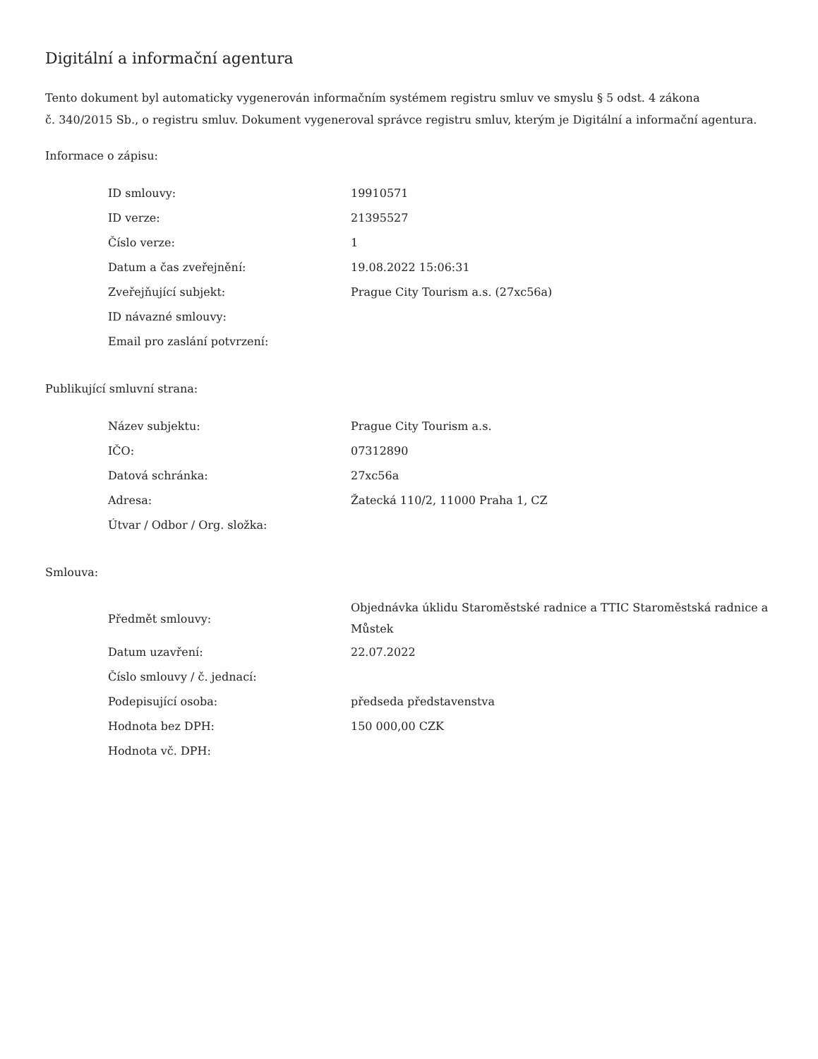Digitální a informační agentura
Tento dokument byl automaticky vygenerován informačním systémem registru smluv ve smyslu § 5 odst. 4 zákona
č. 340/2015 Sb., o registru smluv. Dokument vygeneroval správce registru smluv, kterým je Digitální a informační agentura.
Informace o zápisu:
| ID smlouvy: | 19910571 |
| ID verze: | 21395527 |
| Číslo verze: | 1 |
| Datum a čas zveřejnění: | 19.08.2022 15:06:31 |
| Zveřejňující subjekt: | Prague City Tourism a.s. (27xc56a) |
| ID návazné smlouvy: | |
| Email pro zaslání potvrzení: | |
Publikující smluvní strana:
| Název subjektu: | Prague City Tourism a.s. |
| IČO: | 07312890 |
| Datová schránka: | 27xc56a |
| Adresa: | Žatecká 110/2, 11000 Praha 1, CZ |
| Útvar / Odbor / Org. složka: | |
Smlouva:
| Předmět smlouvy: | Objednávka úklidu Staroměstské radnice a TTIC Staroměstská radnice a Můstek |
| Datum uzavření: | 22.07.2022 |
| Číslo smlouvy / č. jednací: | |
| Podepisující osoba: | předseda představenstva |
| Hodnota bez DPH: | 150 000,00 CZK |
| Hodnota vč. DPH: | |